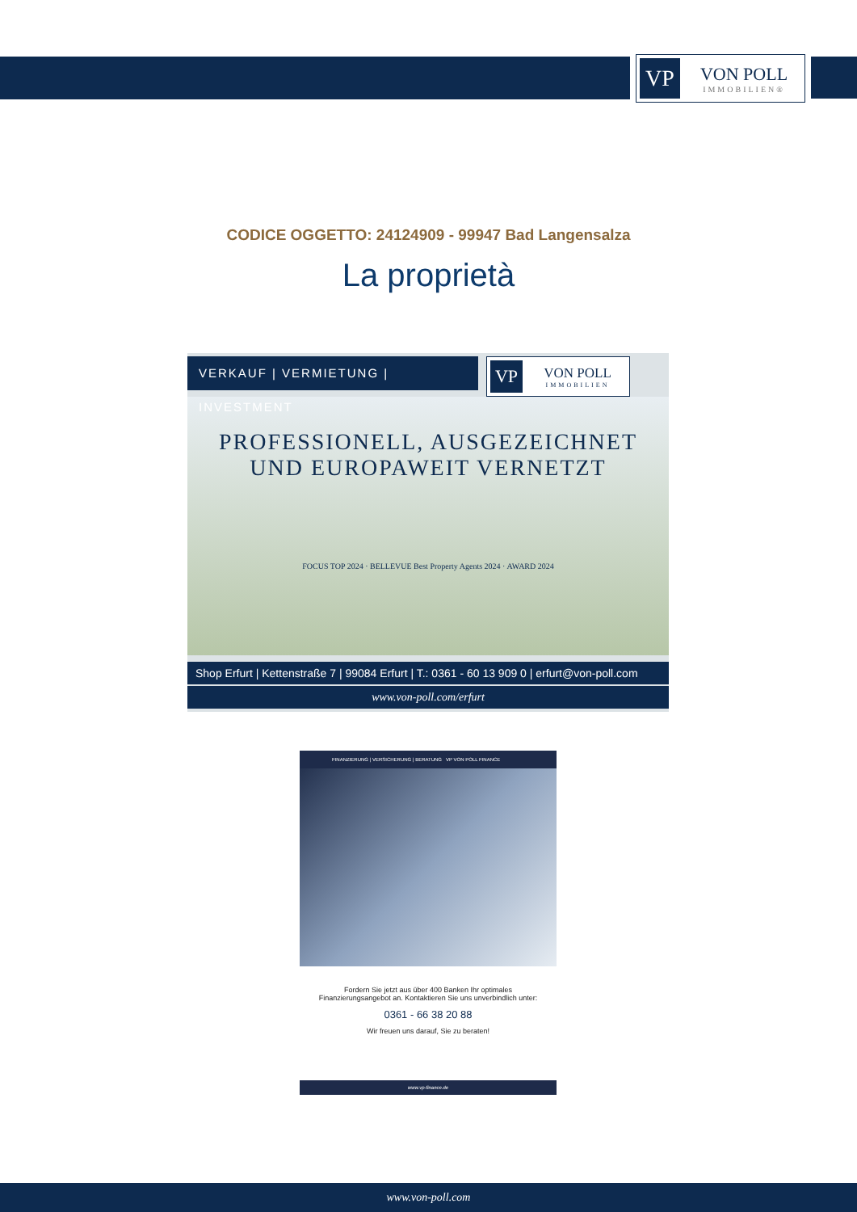VP
VON POLL
IMMOBILIEN®
CODICE OGGETTO: 24124909 - 99947 Bad Langensalza
La proprietà
VERKAUF | VERMIETUNG | INVESTMENT
VP
VON POLL
IMMOBILIEN
PROFESSIONELL, AUSGEZEICHNET
UND EUROPAWEIT VERNETZT
FOCUS TOP 2024 · BELLEVUE Best Property Agents 2024 · AWARD 2024
Shop Erfurt | Kettenstraße 7 | 99084 Erfurt | T.: 0361 - 60 13 909 0 | erfurt@von-poll.com
www.von-poll.com/erfurt
FINANZIERUNG | VERSICHERUNG | BERATUNG VP VON POLL FINANCE
Fordern Sie jetzt aus über 400 Banken Ihr optimales
Finanzierungsangebot an. Kontaktieren Sie uns unverbindlich unter:
0361 - 66 38 20 88
Wir freuen uns darauf, Sie zu beraten!
www.vp-finance.de
www.von-poll.com